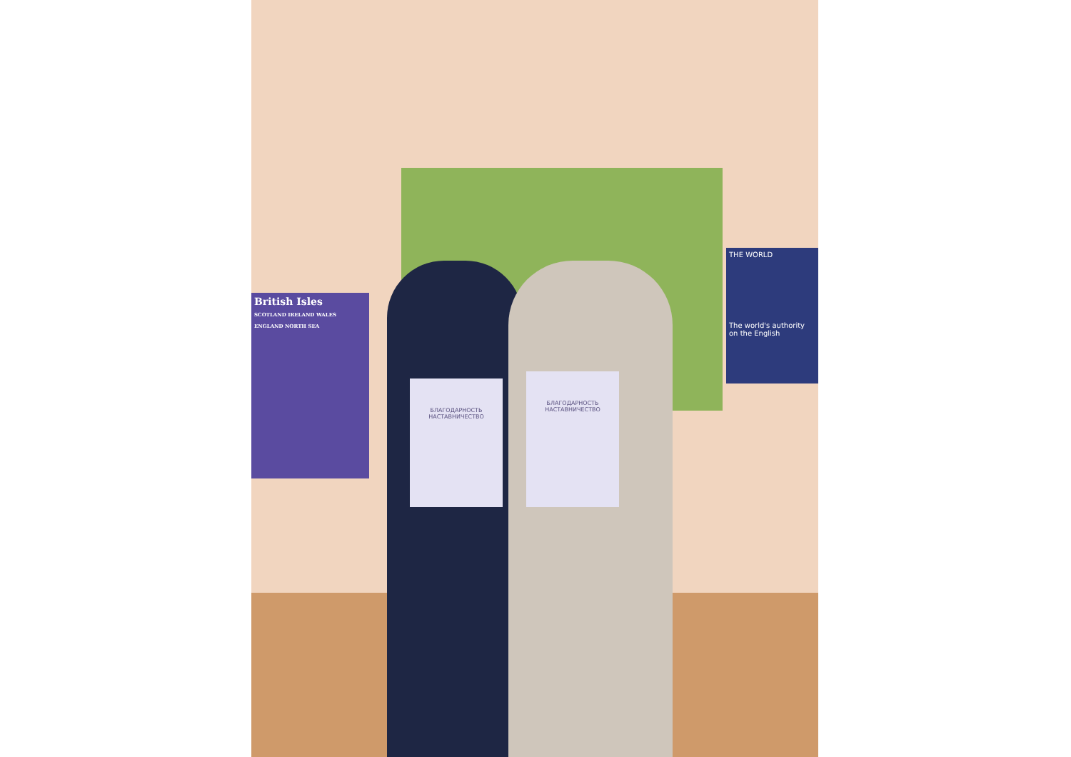British Isles
SCOTLAND IRELAND WALES ENGLAND NORTH SEA
THE WORLD
The world's authority on the English
БЛАГОДАРНОСТЬ
НАСТАВНИЧЕСТВО
БЛАГОДАРНОСТЬ
НАСТАВНИЧЕСТВО